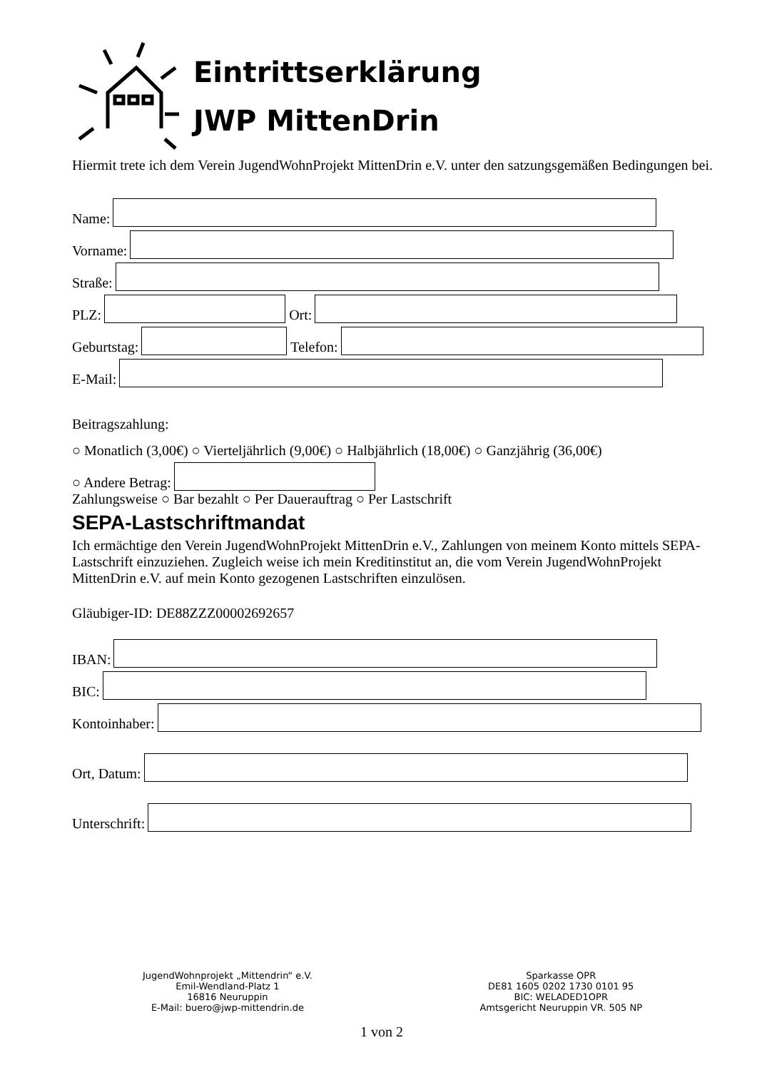Eintrittserklärung
JWP MittenDrin
Hiermit trete ich dem Verein JugendWohnProjekt MittenDrin e.V. unter den satzungsgemäßen Bedingungen bei.
Name:
Vorname:
Straße:
PLZ:
Ort:
Geburtstag:
Telefon:
E-Mail:
Beitragszahlung:
○ Monatlich (3,00€) ○ Vierteljährlich (9,00€) ○ Halbjährlich (18,00€) ○ Ganzjährig (36,00€)
○ Andere Betrag:
Zahlungsweise ○ Bar bezahlt ○ Per Dauerauftrag ○ Per Lastschrift
SEPA-Lastschriftmandat
Ich ermächtige den Verein JugendWohnProjekt MittenDrin e.V., Zahlungen von meinem Konto mittels SEPA-Lastschrift einzuziehen. Zugleich weise ich mein Kreditinstitut an, die vom Verein JugendWohnProjekt MittenDrin e.V. auf mein Konto gezogenen Lastschriften einzulösen.
Gläubiger-ID: DE88ZZZ00002692657
IBAN:
BIC:
Kontoinhaber:
Ort, Datum:
Unterschrift:
JugendWohnprojekt „Mittendrin“ e.V.
Emil-Wendland-Platz 1
16816 Neuruppin
E-Mail: buero@jwp-mittendrin.de
Sparkasse OPR
DE81 1605 0202 1730 0101 95
BIC: WELADED1OPR
Amtsgericht Neuruppin VR. 505 NP
1 von 2